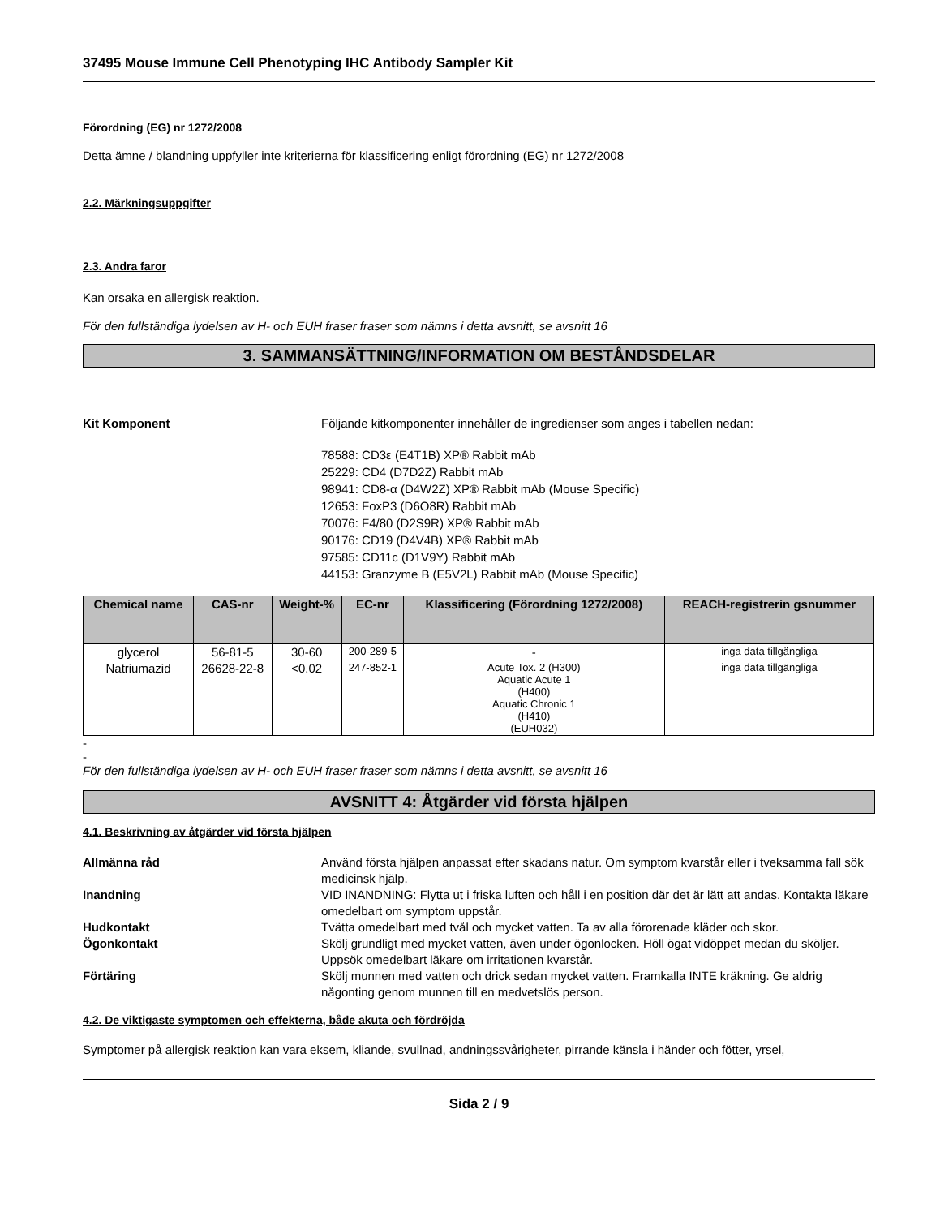37495 Mouse Immune Cell Phenotyping IHC Antibody Sampler Kit
Förordning (EG) nr 1272/2008
Detta ämne / blandning uppfyller inte kriterierna för klassificering enligt förordning (EG) nr 1272/2008
2.2. Märkningsuppgifter
2.3. Andra faror
Kan orsaka en allergisk reaktion.
För den fullständiga lydelsen av H- och EUH fraser fraser som nämns i detta avsnitt, se avsnitt 16
3. SAMMANSÄTTNING/INFORMATION OM BESTÅNDSDELAR
Kit Komponent Följande kitkomponenter innehåller de ingredienser som anges i tabellen nedan:
78588: CD3ε (E4T1B) XP® Rabbit mAb
25229: CD4 (D7D2Z) Rabbit mAb
98941: CD8-α (D4W2Z) XP® Rabbit mAb (Mouse Specific)
12653: FoxP3 (D6O8R) Rabbit mAb
70076: F4/80 (D2S9R) XP® Rabbit mAb
90176: CD19 (D4V4B) XP® Rabbit mAb
97585: CD11c (D1V9Y) Rabbit mAb
44153: Granzyme B (E5V2L) Rabbit mAb (Mouse Specific)
| Chemical name | CAS-nr | Weight-% | EC-nr | Klassificering (Förordning 1272/2008) | REACH-registrerin gsnummer |
| --- | --- | --- | --- | --- | --- |
| glycerol | 56-81-5 | 30-60 | 200-289-5 | - | inga data tillgängliga |
| Natriumazid | 26628-22-8 | <0.02 | 247-852-1 | Acute Tox. 2 (H300) Aquatic Acute 1 (H400) Aquatic Chronic 1 (H410) (EUH032) | inga data tillgängliga |
-
-
För den fullständiga lydelsen av H- och EUH fraser fraser som nämns i detta avsnitt, se avsnitt 16
AVSNITT 4: Åtgärder vid första hjälpen
4.1. Beskrivning av åtgärder vid första hjälpen
Allmänna råd Använd första hjälpen anpassat efter skadans natur. Om symptom kvarstår eller i tveksamma fall sök medicinsk hjälp.
Inandning VID INANDNING: Flytta ut i friska luften och håll i en position där det är lätt att andas. Kontakta läkare omedelbart om symptom uppstår.
Hudkontakt Tvätta omedelbart med tvål och mycket vatten. Ta av alla förorenade kläder och skor.
Ögonkontakt Skölj grundligt med mycket vatten, även under ögonlocken. Höll ögat vidöppet medan du sköljer. Uppsök omedelbart läkare om irritationen kvarstår.
Förtäring Skölj munnen med vatten och drick sedan mycket vatten. Framkalla INTE kräkning. Ge aldrig någonting genom munnen till en medvetslös person.
4.2. De viktigaste symptomen och effekterna, både akuta och fördröjda
Symptomer på allergisk reaktion kan vara eksem, kliande, svullnad, andningssvårigheter, pirrande känsla i händer och fötter, yrsel,
Sida 2 / 9